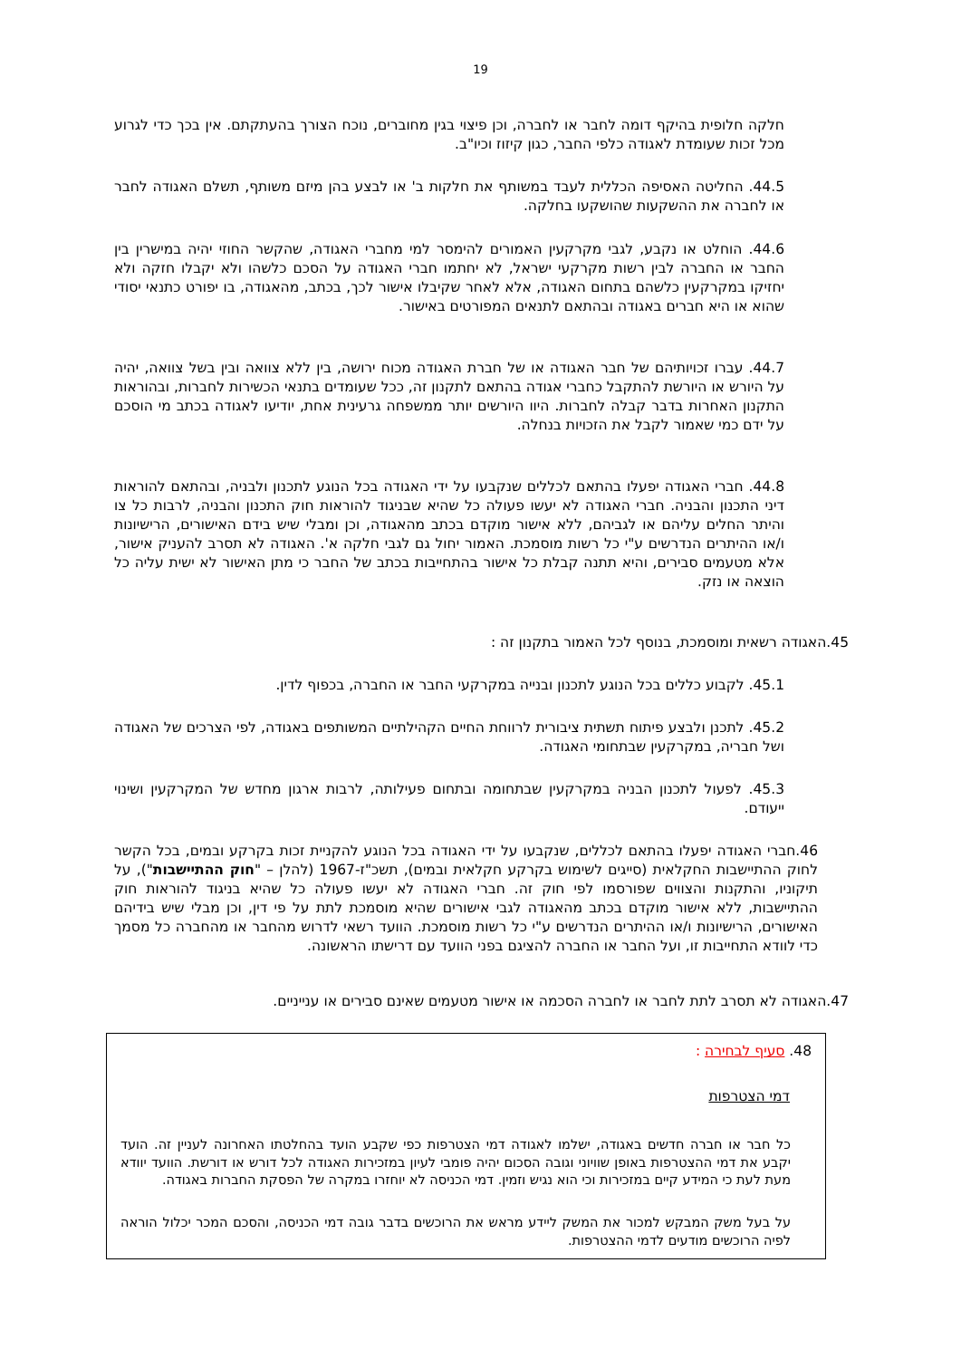19
חלקה חלופית בהיקף דומה לחבר או לחברה, וכן פיצוי בגין מחוברים, נוכח הצורך בהעתקתם. אין בכך כדי לגרוע מכל זכות שעומדת לאגודה כלפי החבר, כגון קיזוז וכיו"ב.
44.5. החליטה האסיפה הכללית לעבד במשותף את חלקות ב' או לבצע בהן מיזם משותף, תשלם האגודה לחבר או לחברה את ההשקעות שהושקעו בחלקה.
44.6. הוחלט או נקבע, לגבי מקרקעין האמורים להימסר למי מחברי האגודה, שהקשר החוזי יהיה במישרין בין החבר או החברה לבין רשות מקרקעי ישראל, לא יחתמו חברי האגודה על הסכם כלשהו ולא יקבלו חזקה ולא יחזיקו במקרקעין כלשהם בתחום האגודה, אלא לאחר שקיבלו אישור לכך, בכתב, מהאגודה, בו יפורט כתנאי יסודי שהוא או היא חברים באגודה ובהתאם לתנאים המפורטים באישור.
44.7. עברו זכויותיהם של חבר האגודה או של חברת האגודה מכוח ירושה, בין ללא צוואה ובין בשל צוואה, יהיה על היורש או היורשת להתקבל כחברי אגודה בהתאם לתקנון זה, ככל שעומדים בתנאי הכשירות לחברות, ובהוראות התקנון האחרות בדבר קבלה לחברות. היוו היורשים יותר ממשפחה גרעינית אחת, יודיעו לאגודה בכתב מי הוסכם על ידם כמי שאמור לקבל את הזכויות בנחלה.
44.8. חברי האגודה יפעלו בהתאם לכללים שנקבעו על ידי האגודה בכל הנוגע לתכנון ולבניה, ובהתאם להוראות דיני התכנון והבניה. חברי האגודה לא יעשו פעולה כל שהיא שבניגוד להוראות חוק התכנון והבניה, לרבות כל צו והיתר החלים עליהם או לגביהם, ללא אישור מוקדם בכתב מהאגודה, וכן ומבלי שיש בידם האישורים, הרישיונות ו/או ההיתרים הנדרשים ע"י כל רשות מוסמכת. האמור יחול גם לגבי חלקה א'. האגודה לא תסרב להעניק אישור, אלא מטעמים סבירים, והיא תתנה קבלת כל אישור בהתחייבות בכתב של החבר כי מתן האישור לא ישית עליה כל הוצאה או נזק.
45.האגודה רשאית ומוסמכת, בנוסף לכל האמור בתקנון זה :
45.1. לקבוע כללים בכל הנוגע לתכנון ובנייה במקרקעי החבר או החברה, בכפוף לדין.
45.2. לתכנן ולבצע פיתוח תשתית ציבורית לרווחת החיים הקהילתיים המשותפים באגודה, לפי הצרכים של האגודה ושל חבריה, במקרקעין שבתחומי האגודה.
45.3. לפעול לתכנון הבניה במקרקעין שבתחומה ובתחום פעילותה, לרבות ארגון מחדש של המקרקעין ושינוי ייעודם.
46.חברי האגודה יפעלו בהתאם לכללים, שנקבעו על ידי האגודה בכל הנוגע להקניית זכות בקרקע ובמים, בכל הקשר לחוק ההתיישבות החקלאית (סייגים לשימוש בקרקע חקלאית ובמים), תשכ"ז-1967 (להלן – "חוק ההתיישבות"), על תיקוניו, והתקנות והצווים שפורסמו לפי חוק זה. חברי האגודה לא יעשו פעולה כל שהיא בניגוד להוראות חוק ההתיישבות, ללא אישור מוקדם בכתב מהאגודה לגבי אישורים שהיא מוסמכת לתת על פי דין, וכן מבלי שיש בידיהם האישורים, הרישיונות ו/או ההיתרים הנדרשים ע"י כל רשות מוסמכת. הוועד רשאי לדרוש מהחבר או מהחברה כל מסמך כדי לוודא התחייבות זו, ועל החבר או החברה להציגם בפני הוועד עם דרישתו הראשונה.
47.האגודה לא תסרב לתת לחבר או לחברה הסכמה או אישור מטעמים שאינם סבירים או ענייניים.
48. סעיף לבחירה :
דמי הצטרפות
כל חבר או חברה חדשים באגודה, ישלמו לאגודה דמי הצטרפות כפי שקבע הועד בהחלטתו האחרונה לעניין זה. הועד יקבע את דמי ההצטרפות באופן שוויוני וגובה הסכום יהיה פומבי לעיון במזכירות האגודה לכל דורש או דורשת. הוועד יוודא מעת לעת כי המידע קיים במזכירות וכי הוא נגיש וזמין. דמי הכניסה לא יוחזרו במקרה של הפסקת החברות באגודה.
על בעל משק המבקש למכור את המשק ליידע מראש את הרוכשים בדבר גובה דמי הכניסה, והסכם המכר יכלול הוראה לפיה הרוכשים מודעים לדמי ההצטרפות.